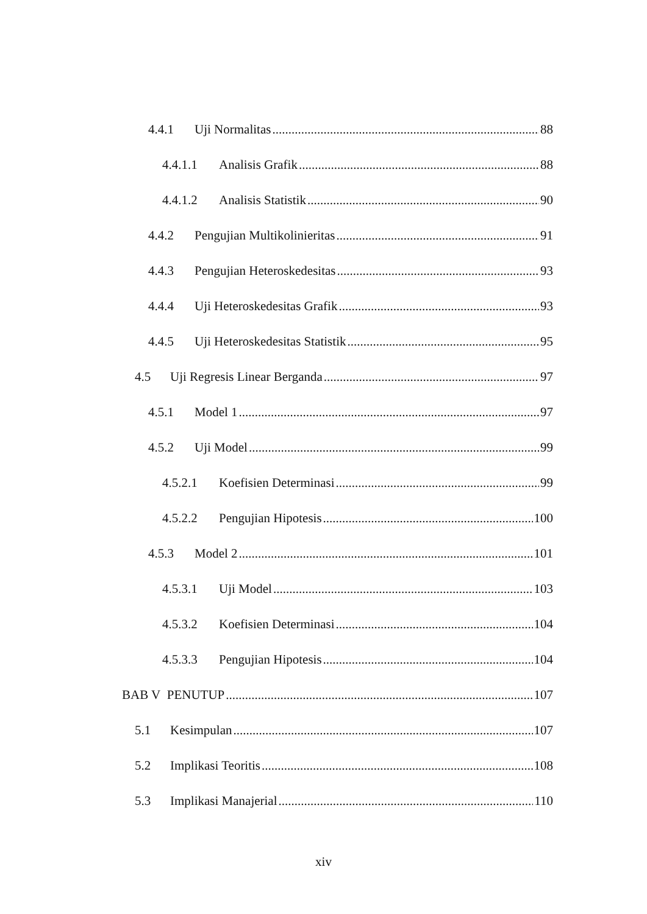4.4.1 Uji Normalitas 88
4.4.1.1 Analisis Grafik 88
4.4.1.2 Analisis Statistik 90
4.4.2 Pengujian Multikolinieritas 91
4.4.3 Pengujian Heteroskedesitas 93
4.4.4 Uji Heteroskedesitas Grafik 93
4.4.5 Uji Heteroskedesitas Statistik 95
4.5 Uji Regresis Linear Berganda 97
4.5.1 Model 1 97
4.5.2 Uji Model 99
4.5.2.1 Koefisien Determinasi 99
4.5.2.2 Pengujian Hipotesis 100
4.5.3 Model 2 101
4.5.3.1 Uji Model 103
4.5.3.2 Koefisien Determinasi 104
4.5.3.3 Pengujian Hipotesis 104
BAB V PENUTUP 107
5.1 Kesimpulan 107
5.2 Implikasi Teoritis 108
5.3 Implikasi Manajerial 110
xiv